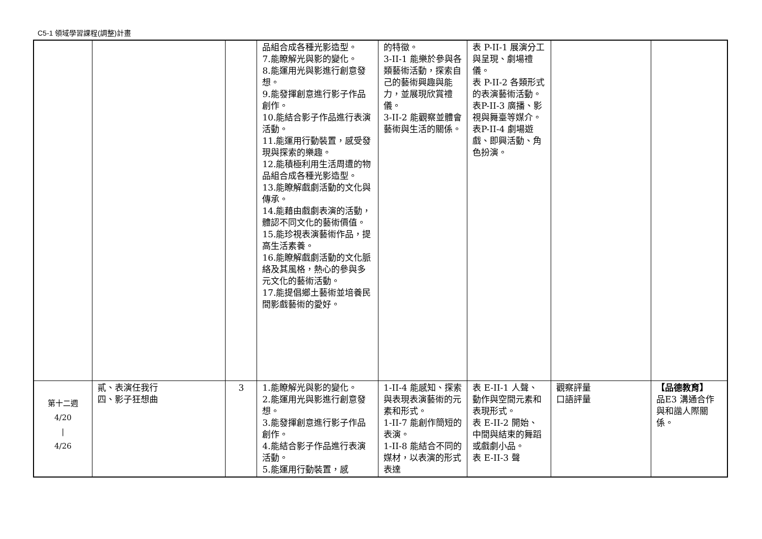C5-1 領域學習課程(調整)計畫
| | | | 品組合成各種光影造型。 7.能瞭解光與影的變化。 8.能運用光與影進行創意發想。 9.能發揮創意進行影子作品創作。 10.能結合影子作品進行表演活動。 11.能運用行動裝置，感受發現與探索的樂趣。 12.能積極利用生活周遭的物品組合成各種光影造型。 13.能瞭解戲劇活動的文化與傳承。 14.能藉由戲劇表演的活動，體認不同文化的藝術價值。 15.能珍視表演藝術作品，提高生活素養。 16.能瞭解戲劇活動的文化脈絡及其風格，熱心的參與多元文化的藝術活動。 17.能提倡鄉土藝術並培養民間影戲藝術的愛好。 | 的特徵。 3-II-1 能樂於參與各類藝術活動，探索自己的藝術興趣與能力，並展現欣賞禮儀。 3-II-2 能觀察並體會藝術與生活的關係。 | 表 P-II-1 展演分工與呈現、劇場禮儀。 表 P-II-2 各類形式的表演藝術活動。 表P-II-3 廣播、影視與舞臺等媒介。 表P-II-4 劇場遊戲、即興活動、角色扮演。 | | |
| 第十二週 4/20 / 4/26 | 貳、表演任我行 四、影子狂想曲 | 3 | 1.能瞭解光與影的變化。 2.能運用光與影進行創意發想。 3.能發揮創意進行影子作品創作。 4.能結合影子作品進行表演活動。 5.能運用行動裝置，感 | 1-II-4 能感知、探索與表現表演藝術的元素和形式。 1-II-7 能創作簡短的表演。 1-II-8 能結合不同的媒材，以表演的形式表達 | 表 E-II-1 人聲、動作與空間元素和表現形式。 表 E-II-2 開始、中間與結束的舞蹈或戲劇小品。 表 E-II-3 聲 | 觀察評量 口語評量 | 【品德教育】 品E3 溝通合作與和諧人際關係。 |